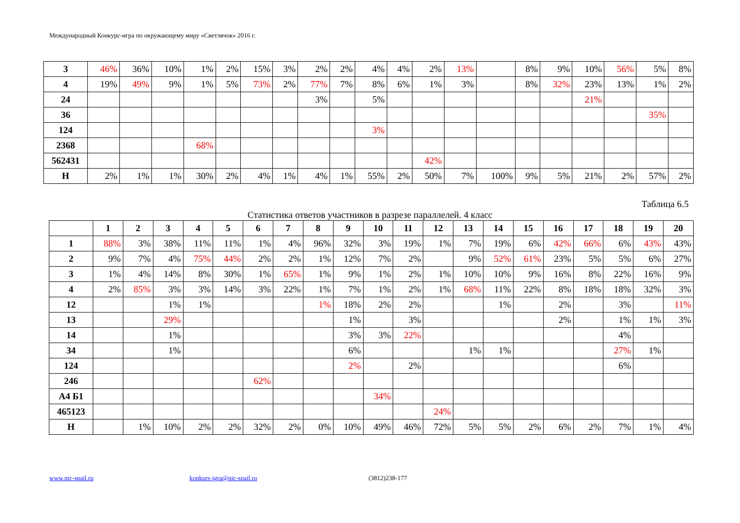Международный Конкурс-игра по окружающему миру «Светлячок» 2016 г.
| 3 | 46% | 36% | 10% | 1% | 2% | 15% | 3% | 2% | 2% | 4% | 4% | 2% | 13% | | 8% | 9% | 10% | 56% | 5% | 8% |
| 4 | 19% | 49% | 9% | 1% | 5% | 73% | 2% | 77% | 7% | 8% | 6% | 1% | 3% | | 8% | 32% | 23% | 13% | 1% | 2% |
| 24 | | | | | | | | 3% | | 5% | | | | | | | 21% | | | |
| 36 | | | | | | | | | | | | | | | | | | | 35% | |
| 124 | | | | | | | | | | 3% | | | | | | | | | | |
| 2368 | | | | 68% | | | | | | | | | | | | | | | | |
| 562431 | | | | | | | | | | | | 42% | | | | | | | | |
| Н | 2% | 1% | 1% | 30% | 2% | 4% | 1% | 4% | 1% | 55% | 2% | 50% | 7% | 100% | 9% | 5% | 21% | 2% | 57% | 2% |
Таблица 6.5
Статистика ответов участников в разрезе параллелей. 4 класс
| | 1 | 2 | 3 | 4 | 5 | 6 | 7 | 8 | 9 | 10 | 11 | 12 | 13 | 14 | 15 | 16 | 17 | 18 | 19 | 20 |
| --- | --- | --- | --- | --- | --- | --- | --- | --- | --- | --- | --- | --- | --- | --- | --- | --- | --- | --- | --- | --- |
| 1 | 88% | 3% | 38% | 11% | 11% | 1% | 4% | 96% | 32% | 3% | 19% | 1% | 7% | 19% | 6% | 42% | 66% | 6% | 43% | 43% |
| 2 | 9% | 7% | 4% | 75% | 44% | 2% | 2% | 1% | 12% | 7% | 2% | | 9% | 52% | 61% | 23% | 5% | 5% | 6% | 27% |
| 3 | 1% | 4% | 14% | 8% | 30% | 1% | 65% | 1% | 9% | 1% | 2% | 1% | 10% | 10% | 9% | 16% | 8% | 22% | 16% | 9% |
| 4 | 2% | 85% | 3% | 3% | 14% | 3% | 22% | 1% | 7% | 1% | 2% | 1% | 68% | 11% | 22% | 8% | 18% | 18% | 32% | 3% |
| 12 | | | 1% | 1% | | | | 1% | 18% | 2% | 2% | | | 1% | | 2% | | 3% | | 11% |
| 13 | | | 29% | | | | | | 1% | | 3% | | | | | 2% | | 1% | 1% | 3% |
| 14 | | | 1% | | | | | | 3% | 3% | 22% | | | | | | | 4% | | |
| 34 | | | 1% | | | | | | 6% | | | | 1% | 1% | | | | 27% | 1% | |
| 124 | | | | | | | | | 2% | | 2% | | | | | | | 6% | | |
| 246 | | | | | | 62% | | | | | | | | | | | | | | |
| А4 Б1 | | | | | | | | | | 34% | | | | | | | | | | |
| 465123 | | | | | | | | | | | | 24% | | | | | | | | |
| Н | | 1% | 10% | 2% | 2% | 32% | 2% | 0% | 10% | 49% | 46% | 72% | 5% | 5% | 2% | 6% | 2% | 7% | 1% | 4% |
www.nic-snail.ru konkurs-igra@nic-snail.ru (3812)238-177